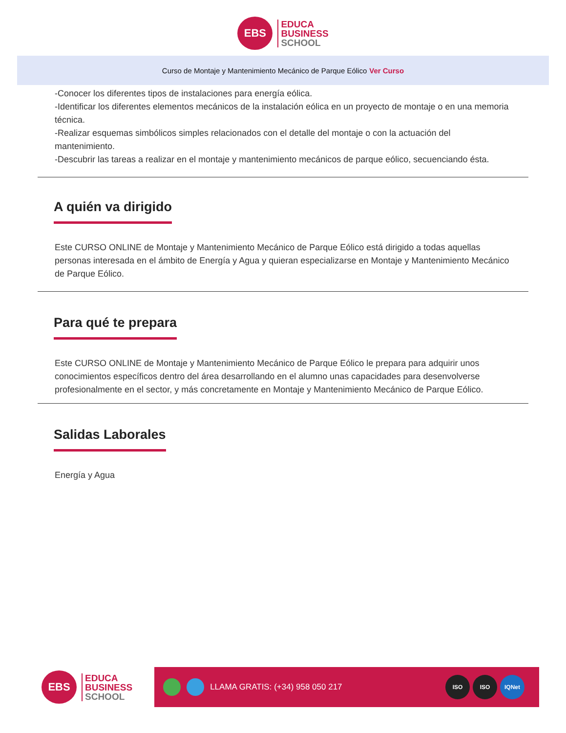EBS
EDUCA
BUSINESS
SCHOOL
Curso de Montaje y Mantenimiento Mecánico de Parque Eólico Ver Curso
-Conocer los diferentes tipos de instalaciones para energía eólica.
-Identificar los diferentes elementos mecánicos de la instalación eólica en un proyecto de montaje o en una memoria técnica.
-Realizar esquemas simbólicos simples relacionados con el detalle del montaje o con la actuación del mantenimiento.
-Descubrir las tareas a realizar en el montaje y mantenimiento mecánicos de parque eólico, secuenciando ésta.
A quién va dirigido
Este CURSO ONLINE de Montaje y Mantenimiento Mecánico de Parque Eólico está dirigido a todas aquellas personas interesada en el ámbito de Energía y Agua y quieran especializarse en Montaje y Mantenimiento Mecánico de Parque Eólico.
Para qué te prepara
Este CURSO ONLINE de Montaje y Mantenimiento Mecánico de Parque Eólico le prepara para adquirir unos conocimientos específicos dentro del área desarrollando en el alumno unas capacidades para desenvolverse profesionalmente en el sector, y más concretamente en Montaje y Mantenimiento Mecánico de Parque Eólico.
Salidas Laborales
Energía y Agua
EBS
EDUCA
BUSINESS
SCHOOL
LLAMA GRATIS: (+34) 958 050 217
ISO ISO IQNet